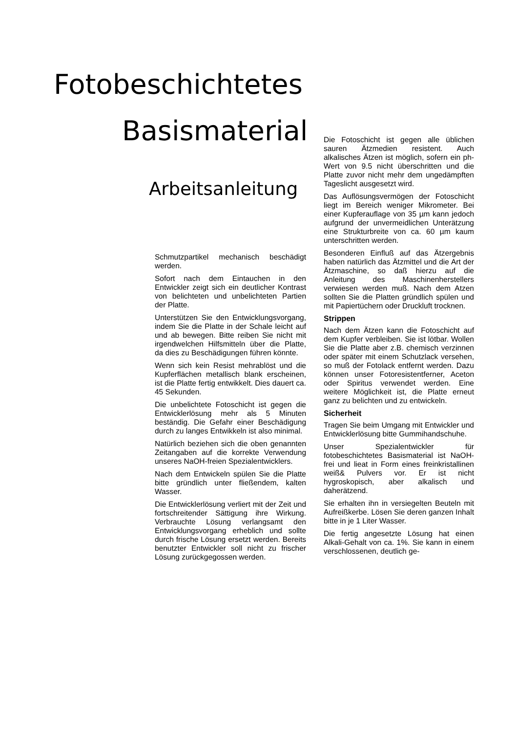Fotobeschichtetes
Basismaterial
Arbeitsanleitung
Schmutzpartikel mechanisch beschädigt werden.
Sofort nach dem Eintauchen in den Entwickler zeigt sich ein deutlicher Kontrast von belichteten und unbelichteten Partien der Platte.
Unterstützen Sie den Entwicklungsvorgang, indem Sie die Platte in der Schale leicht auf und ab bewegen. Bitte reiben Sie nicht mit irgendwelchen Hilfsmitteln über die Platte, da dies zu Beschädigungen führen könnte.
Wenn sich kein Resist mehrablöst und die Kupferflächen metallisch blank erscheinen, ist die Platte fertig entwikkelt. Dies dauert ca. 45 Sekunden.
Die unbelichtete Fotoschicht ist gegen die Entwicklerlösung mehr als 5 Minuten beständig. Die Gefahr einer Beschädigung durch zu langes Entwikkeln ist also minimal.
Natürlich beziehen sich die oben genannten Zeitangaben auf die korrekte Verwendung unseres NaOH-freien Spezialentwicklers.
Nach dem Entwickeln spülen Sie die Platte bitte gründlich unter fließendem, kalten Wasser.
Die Entwicklerlösung verliert mit der Zeit und fortschreitender Sättigung ihre Wirkung. Verbrauchte Lösung verlangsamt den Entwicklungsvorgang erheblich und sollte durch frische Lösung ersetzt werden. Bereits benutzter Entwickler soll nicht zu frischer Lösung zurückgegossen werden.
Die Fotoschicht ist gegen alle üblichen sauren Ätzmedien resistent. Auch alkalisches Ätzen ist möglich, sofern ein ph-Wert von 9.5 nicht überschritten und die Platte zuvor nicht mehr dem ungedämpften Tageslicht ausgesetzt wird.
Das Auflösungsvermögen der Fotoschicht liegt im Bereich weniger Mikrometer. Bei einer Kupferauflage von 35 µm kann jedoch aufgrund der unvermeidlichen Unterätzung eine Strukturbreite von ca. 60 µm kaum unterschritten werden.
Besonderen Einfluß auf das Ätzergebnis haben natürlich das Ätzmittel und die Art der Ätzmaschine, so daß hierzu auf die Anleitung des Maschinenherstellers verwiesen werden muß. Nach dem Atzen sollten Sie die Platten gründlich spülen und mit Papiertüchern oder Druckluft trocknen.
Strippen
Nach dem Ätzen kann die Fotoschicht auf dem Kupfer verbleiben. Sie ist lötbar. Wollen Sie die Platte aber z.B. chemisch verzinnen oder später mit einem Schutzlack versehen, so muß der Fotolack entfernt werden. Dazu können unser Fotoresistentferner, Aceton oder Spiritus verwendet werden. Eine weitere Möglichkeit ist, die Platte erneut ganz zu belichten und zu entwickeln.
Sicherheit
Tragen Sie beim Umgang mit Entwickler und Entwicklerlösung bitte Gummihandschuhe.
Unser Spezialentwickler für fotobeschichtetes Basismaterial ist NaOH-frei und lieat in Form eines freinkristallinen weiß& Pulvers vor. Er ist nicht hygroskopisch, aber alkalisch und daherätzend.
Sie erhalten ihn in versiegelten Beuteln mit Aufreißkerbe. Lösen Sie deren ganzen Inhalt bitte in je 1 Liter Wasser.
Die fertig angesetzte Lösung hat einen Alkali-Gehalt von ca. 1%. Sie kann in einem verschlossenen, deutlich ge-